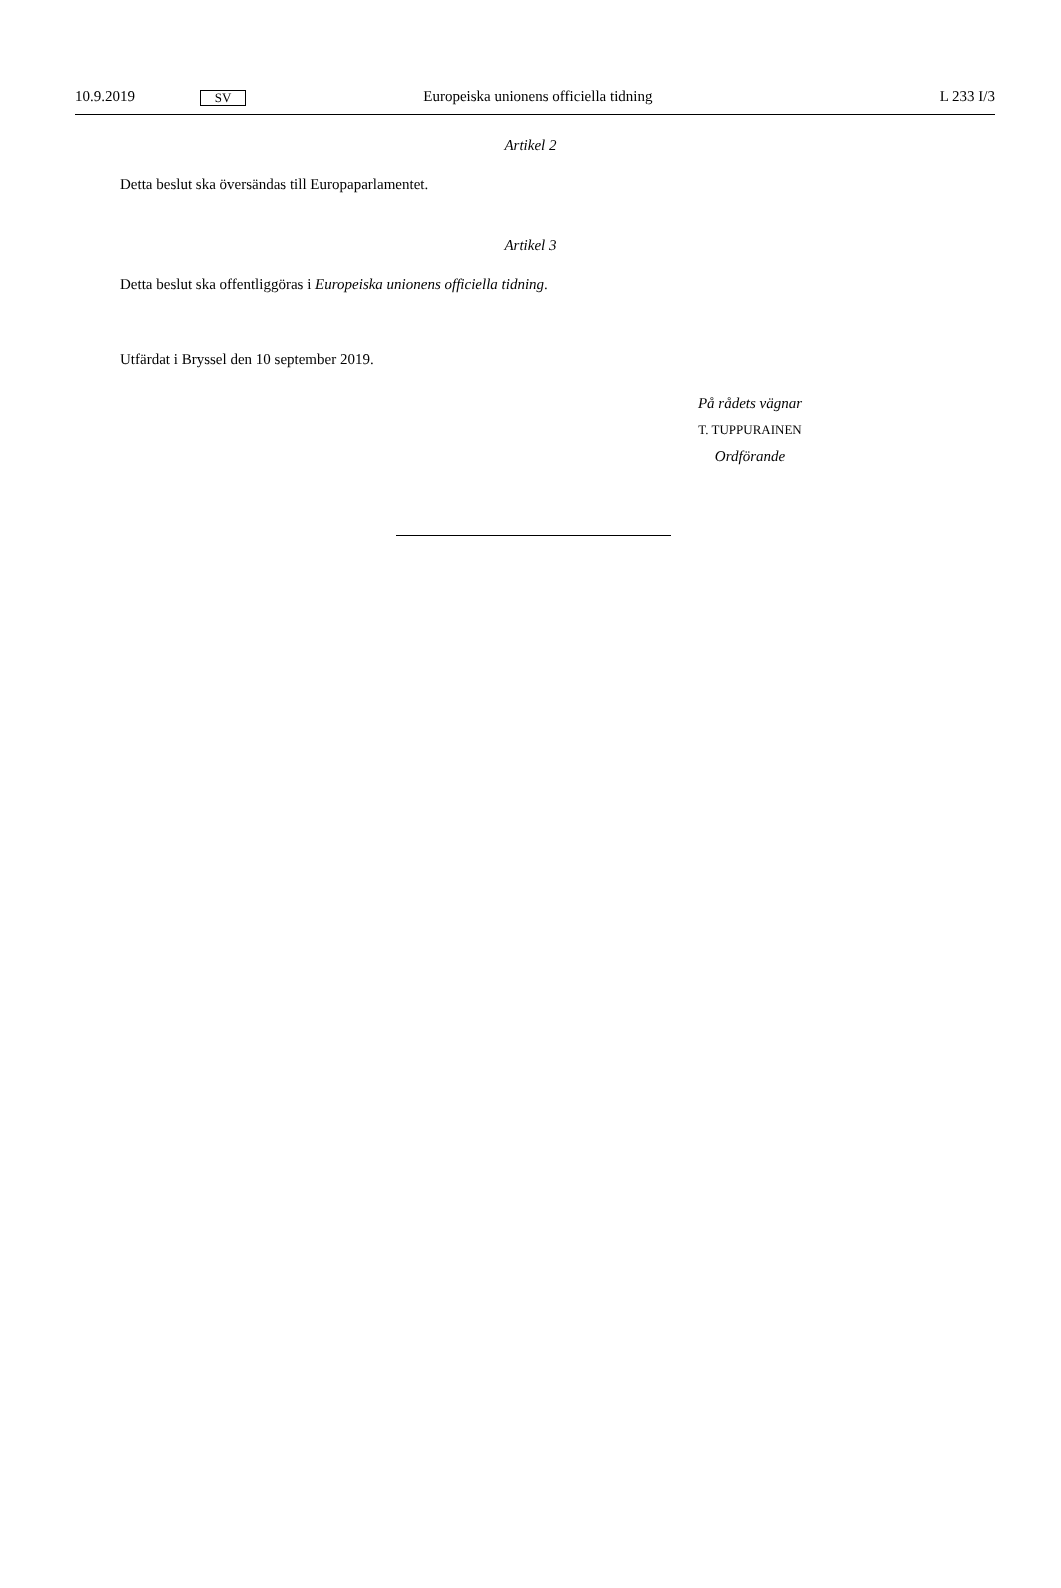10.9.2019 SV Europeiska unionens officiella tidning L 233 I/3
Artikel 2
Detta beslut ska översändas till Europaparlamentet.
Artikel 3
Detta beslut ska offentliggöras i Europeiska unionens officiella tidning.
Utfärdat i Bryssel den 10 september 2019.
På rådets vägnar
T. TUPPURAINEN
Ordförande